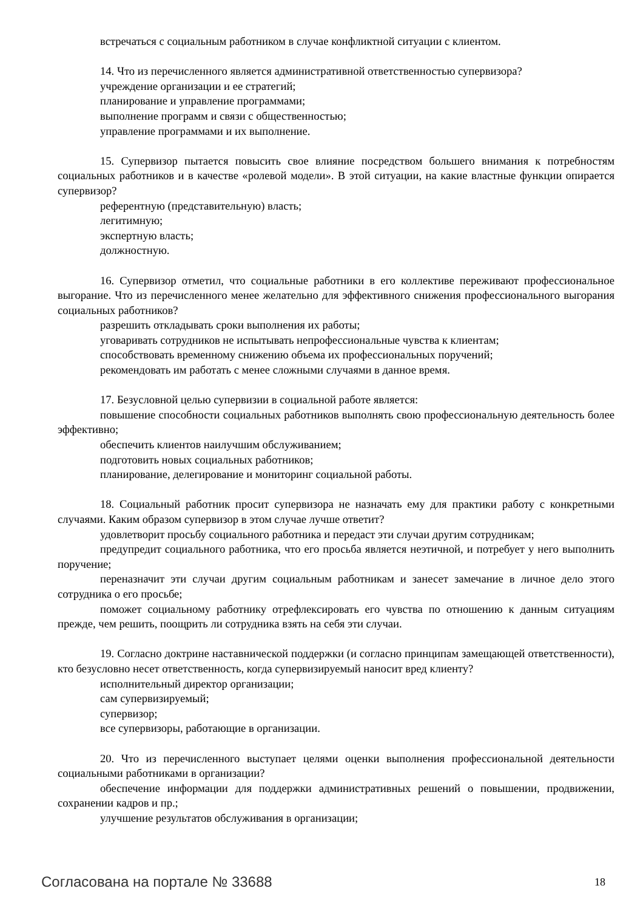встречаться с социальным работником в случае конфликтной ситуации с клиентом.
14. Что из перечисленного является административной ответственностью супервизора?
учреждение организации и ее стратегий;
планирование и управление программами;
выполнение программ и связи с общественностью;
управление программами и их выполнение.
15. Супервизор пытается повысить свое влияние посредством большего внимания к потребностям социальных работников и в качестве «ролевой модели». В этой ситуации, на какие властные функции опирается супервизор?
референтную (представительную) власть;
легитимную;
экспертную власть;
должностную.
16. Супервизор отметил, что социальные работники в его коллективе переживают профессиональное выгорание. Что из перечисленного менее желательно для эффективного снижения профессионального выгорания социальных работников?
разрешить откладывать сроки выполнения их работы;
уговаривать сотрудников не испытывать непрофессиональные чувства к клиентам;
способствовать временному снижению объема их профессиональных поручений;
рекомендовать им работать с менее сложными случаями в данное время.
17. Безусловной целью супервизии в социальной работе является:
повышение способности социальных работников выполнять свою профессиональную деятельность более эффективно;
обеспечить клиентов наилучшим обслуживанием;
подготовить новых социальных работников;
планирование, делегирование и мониторинг социальной работы.
18. Социальный работник просит супервизора не назначать ему для практики работу с конкретными случаями. Каким образом супервизор в этом случае лучше ответит?
удовлетворит просьбу социального работника и передаст эти случаи другим сотрудникам;
предупредит социального работника, что его просьба является неэтичной, и потребует у него выполнить поручение;
переназначит эти случаи другим социальным работникам и занесет замечание в личное дело этого сотрудника о его просьбе;
поможет социальному работнику отрефлексировать его чувства по отношению к данным ситуациям прежде, чем решить, поощрить ли сотрудника взять на себя эти случаи.
19. Согласно доктрине наставнической поддержки (и согласно принципам замещающей ответственности), кто безусловно несет ответственность, когда супервизируемый наносит вред клиенту?
исполнительный директор организации;
сам супервизируемый;
супервизор;
все супервизоры, работающие в организации.
20. Что из перечисленного выступает целями оценки выполнения профессиональной деятельности социальными работниками в организации?
обеспечение информации для поддержки административных решений о повышении, продвижении, сохранении кадров и пр.;
улучшение результатов обслуживания в организации;
Согласована на портале № 33688 18